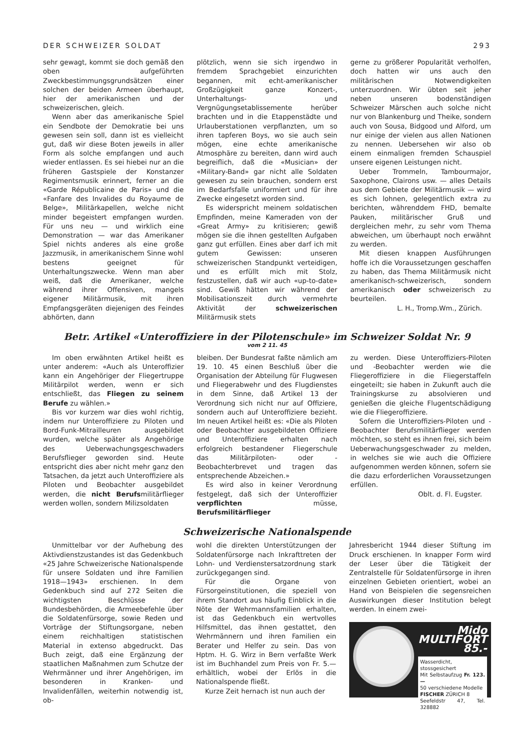DER SCHWEIZER SOLDAT 293
sehr gewagt, kommt sie doch gemäß den oben aufgeführten Zweckbestimmungsgrundsätzen einer solchen der beiden Armeen überhaupt, hier der amerikanischen und der schweizerischen, gleich.
Wenn aber das amerikanische Spiel ein Sendbote der Demokratie bei uns gewesen sein soll, dann ist es vielleicht gut, daß wir diese Boten jeweils in aller Form als solche empfangen und auch wieder entlassen. Es sei hiebei nur an die früheren Gastspiele der Konstanzer Regimentsmusik erinnert, ferner an die «Garde Républicaine de Paris» und die «Fanfare des Invalides du Royaume de Belge», Militärkapellen, welche nicht minder begeistert empfangen wurden. Für uns neu — und wirklich eine Demonstration — war das Amerikaner Spiel nichts anderes als eine große Jazzmusik, in amerikanischem Sinne wohl bestens geeignet für Unterhaltungszwecke. Wenn man aber weiß, daß die Amerikaner, welche während ihrer Offensiven, mangels eigener Militärmusik, mit ihren Empfangsgeräten diejenigen des Feindes abhörten, dann
plötzlich, wenn sie sich irgendwo in fremdem Sprachgebiet einzurichten begannen, mit echt-amerikanischer Großzügigkeit ganze Konzert-, Unterhaltungs- und Vergnügungsetablissemente herüber brachten und in die Etappenstädte und Urlauberstationen verpflanzten, um so ihren tapferen Boys, wo sie auch sein mögen, eine echte amerikanische Atmosphäre zu bereiten, dann wird auch begreiflich, daß die «Musician» der «Military-Band» gar nicht alle Soldaten gewesen zu sein brauchen, sondern erst im Bedarfsfalle uniformiert und für ihre Zwecke eingesetzt worden sind.
Es widerspricht meinem soldatischen Empfinden, meine Kameraden von der «Great Army» zu kritisieren; gewiß mögen sie die ihnen gestellten Aufgaben ganz gut erfüllen. Eines aber darf ich mit gutem Gewissen: unseren schweizerischen Standpunkt verteidigen, und es erfüllt mich mit Stolz, festzustellen, daß wir auch «up-to-date» sind. Gewiß hätten wir während der Mobilisationszeit durch vermehrte Aktivität der schweizerischen Militärmusik stets
gerne zu größerer Popularität verholfen, doch hatten wir uns auch den militärischen Notwendigkeiten unterzuordnen. Wir übten seit jeher neben unseren bodenständigen Schweizer Märschen auch solche nicht nur von Blankenburg und Theike, sondern auch von Sousa, Bidgood und Alford, um nur einige der vielen aus allen Nationen zu nennen. Uebersehen wir also ob einem einmaligen fremden Schauspiel unsere eigenen Leistungen nicht.
Ueber Trommeln, Tambourmajor, Saxophone, Clairons usw. — alles Details aus dem Gebiete der Militärmusik — wird es sich lohnen, gelegentlich extra zu berichten, währenddem FHD, bemalte Pauken, militärischer Gruß und dergleichen mehr, zu sehr vom Thema abweichen, um überhaupt noch erwähnt zu werden.
Mit diesen knappen Ausführungen hoffe ich die Voraussetzungen geschaffen zu haben, das Thema Militärmusik nicht amerikanisch-schweizerisch, sondern amerikanisch oder schweizerisch zu beurteilen.
L. H., Tromp.Wm., Zürich.
Betr. Artikel «Unteroffiziere in der Pilotenschule» im Schweizer Soldat Nr. 9
vom 2 11. 45
Im oben erwähnten Artikel heißt es unter anderem: «Auch als Unteroffizier kann ein Angehöriger der Fliegertruppe Militärpilot werden, wenn er sich entschließt, das Fliegen zu seinem Berufe zu wählen.»
Bis vor kurzem war dies wohl richtig, indem nur Unteroffiziere zu Piloten und Bord-Funk-Mitrailleuren ausgebildet wurden, welche später als Angehörige des Ueberwachungsgeschwaders Berufsflieger geworden sind. Heute entspricht dies aber nicht mehr ganz den Tatsachen, da jetzt auch Unteroffiziere als Piloten und Beobachter ausgebildet werden, die nicht Berufsmilitärflieger werden wollen, sondern Milizsoldaten
bleiben. Der Bundesrat faßte nämlich am 19. 10. 45 einen Beschluß über die Organisation der Abteilung für Flugwesen und Fliegerabwehr und des Flugdienstes in dem Sinne, daß Artikel 13 der Verordnung sich nicht nur auf Offiziere, sondern auch auf Unteroffiziere bezieht. Im neuen Artikel heißt es: «Die als Piloten oder Beobachter ausgebildeten Offiziere und Unteroffiziere erhalten nach erfolgreich bestandener Fliegerschule das Militärpiloten- oder -Beobachterbrevet und tragen das entsprechende Abzeichen.»
Es wird also in keiner Verordnung festgelegt, daß sich der Unteroffizier verpflichten müsse, Berufsmilitärflieger
zu werden. Diese Unteroffiziers-Piloten und -Beobachter werden wie die Fliegeroffiziere in die Fliegerstaffeln eingeteilt; sie haben in Zukunft auch die Trainingskurse zu absolvieren und genießen die gleiche Flugentschädigung wie die Fliegeroffiziere.
Sofern die Unteroffiziers-Piloten und -Beobachter Berufsmilitärflieger werden möchten, so steht es ihnen frei, sich beim Ueberwachungsgeschwader zu melden, in welches sie wie auch die Offiziere aufgenommen werden können, sofern sie die dazu erforderlichen Voraussetzungen erfüllen.
Oblt. d. Fl. Eugster.
Schweizerische Nationalspende
Unmittelbar vor der Aufhebung des Aktivdienstzustandes ist das Gedenkbuch «25 Jahre Schweizerische Nationalspende für unsere Soldaten und ihre Familien 1918—1943» erschienen. In dem Gedenkbuch sind auf 272 Seiten die wichtigsten Beschlüsse der Bundesbehörden, die Armeebefehle über die Soldatenfürsorge, sowie Reden und Vorträge der Stiftungsorgane, neben einem reichhaltigen statistischen Material in extenso abgedruckt. Das Buch zeigt, daß eine Ergänzung der staatlichen Maßnahmen zum Schutze der Wehrmänner und ihrer Angehörigen, im besonderen in Kranken- und Invalidenfällen, weiterhin notwendig ist, ob-
wohl die direkten Unterstützungen der Soldatenfürsorge nach Inkrafttreten der Lohn- und Verdienstersatzordnung stark zurückgegangen sind.
Für die Organe von Fürsorgeinstitutionen, die speziell von ihrem Standort aus häufig Einblick in die Nöte der Wehrmannsfamilien erhalten, ist das Gedenkbuch ein wertvolles Hilfsmittel, das ihnen gestattet, den Wehrmännern und ihren Familien ein Berater und Helfer zu sein. Das von Hptm. H. G. Wirz in Bern verfaßte Werk ist im Buchhandel zum Preis von Fr. 5.— erhältlich, wobei der Erlös in die Nationalspende fließt.
Kurze Zeit hernach ist nun auch der
Jahresbericht 1944 dieser Stiftung im Druck erschienen. In knapper Form wird der Leser über die Tätigkeit der Zentralstelle für Soldatenfürsorge in ihren einzelnen Gebieten orientiert, wobei an Hand von Beispielen die segensreichen Auswirkungen dieser Institution belegt werden. In einem zwei-
Mido MULTIFORT 85.-
Wasserdicht, stossgesichert
Mit Selbstaufzug Fr. 123.—
50 verschiedene Modelle
FISCHER ZÜRICH 8
Seefeldstr 47, Tel. 328882